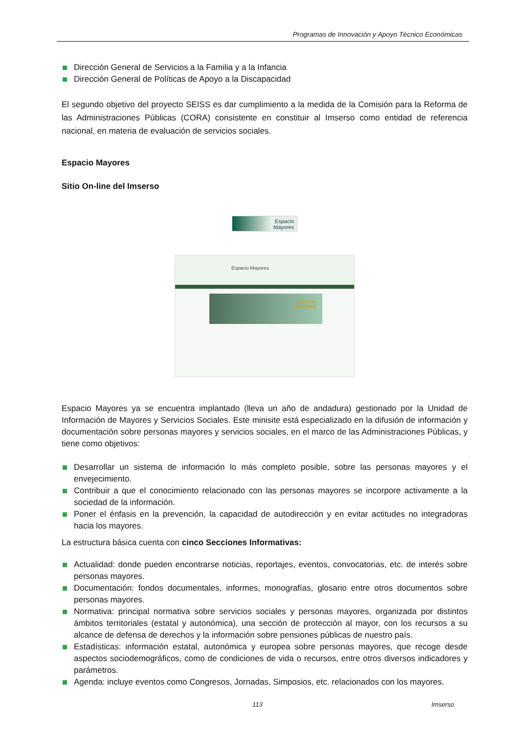Programas de Innovación y Apoyo Técnico Económicas
Dirección General de Servicios a la Familia y a la Infancia
Dirección General de Políticas de Apoyo a la Discapacidad
El segundo objetivo del proyecto SEISS es dar cumplimiento a la medida de la Comisión para la Reforma de las Administraciones Públicas (CORA) consistente en constituir al Imserso como entidad de referencia nacional, en materia de evaluación de servicios sociales.
Espacio Mayores
Sitio On-line del Imserso
Espacio
Mayores
Espacio Mayores
ESPACIO
MAYORES
Espacio Mayores ya se encuentra implantado (lleva un año de andadura) gestionado por la Unidad de Información de Mayores y Servicios Sociales. Este minisite está especializado en la difusión de información y documentación sobre personas mayores y servicios sociales, en el marco de las Administraciones Públicas, y tiene como objetivos:
Desarrollar un sistema de información lo más completo posible, sobre las personas mayores y el envejecimiento.
Contribuir a que el conocimiento relacionado con las personas mayores se incorpore activamente a la sociedad de la información.
Poner el énfasis en la prevención, la capacidad de autodirección y en evitar actitudes no integradoras hacia los mayores.
La estructura básica cuenta con cinco Secciones Informativas:
Actualidad: donde pueden encontrarse noticias, reportajes, eventos, convocatorias, etc. de interés sobre personas mayores.
Documentación: fondos documentales, informes, monografías, glosario entre otros documentos sobre personas mayores.
Normativa: principal normativa sobre servicios sociales y personas mayores, organizada por distintos ámbitos territoriales (estatal y autonómica), una sección de protección al mayor, con los recursos a su alcance de defensa de derechos y la información sobre pensiones públicas de nuestro país.
Estadísticas: información estatal, autonómica y europea sobre personas mayores, que recoge desde aspectos sociodemográficos, como de condiciones de vida o recursos, entre otros diversos indicadores y parámetros.
Agenda: incluye eventos como Congresos, Jornadas, Simposios, etc. relacionados con los mayores.
113 Imserso